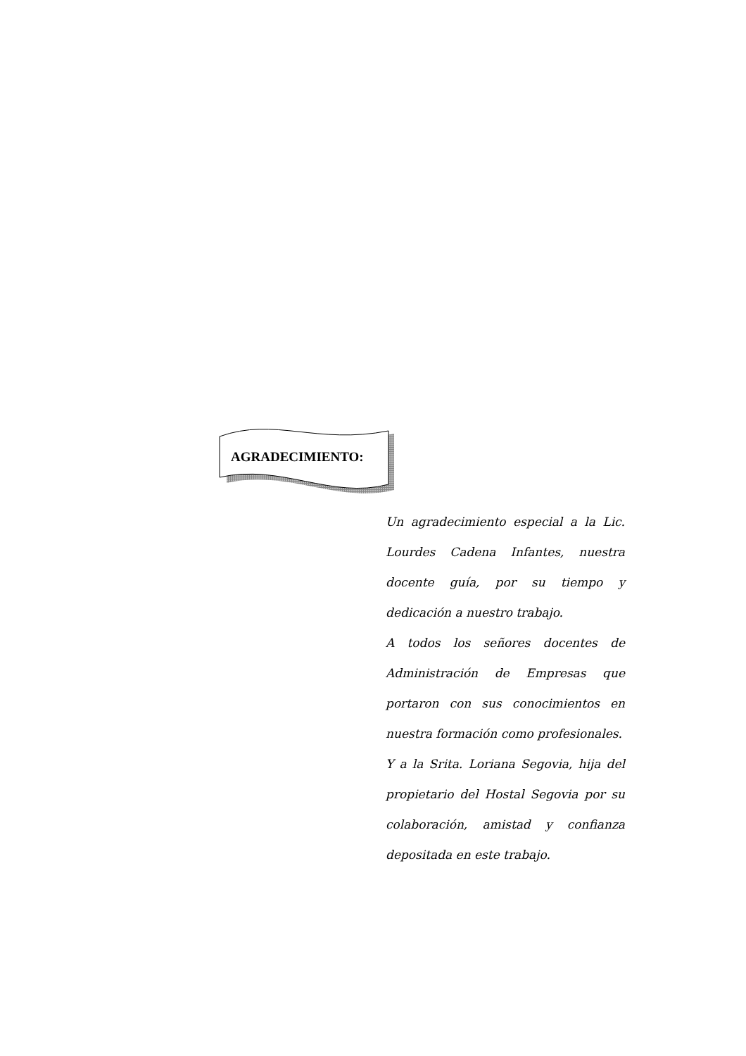AGRADECIMIENTO:
Un agradecimiento especial a la Lic. Lourdes Cadena Infantes, nuestra docente guía, por su tiempo y dedicación a nuestro trabajo.
A todos los señores docentes de Administración de Empresas que portaron con sus conocimientos en nuestra formación como profesionales.
Y a la Srita. Loriana Segovia, hija del propietario del Hostal Segovia por su colaboración, amistad y confianza depositada en este trabajo.